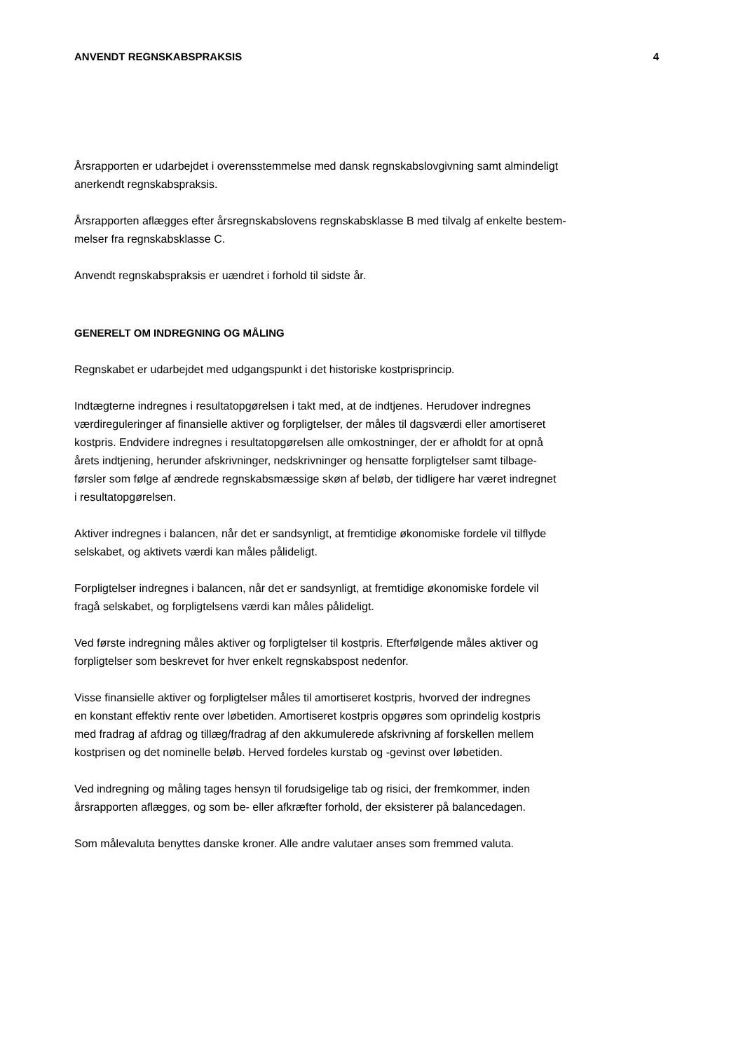ANVENDT REGNSKABSPRAKSIS 4
Årsrapporten er udarbejdet i overensstemmelse med dansk regnskabslovgivning samt almindeligt
anerkendt regnskabspraksis.
Årsrapporten aflægges efter årsregnskabslovens regnskabsklasse B med tilvalg af enkelte bestem-
melser fra regnskabsklasse C.
Anvendt regnskabspraksis er uændret i forhold til sidste år.
GENERELT OM INDREGNING OG MÅLING
Regnskabet er udarbejdet med udgangspunkt i det historiske kostprisprincip.
Indtægterne indregnes i resultatopgørelsen i takt med, at de indtjenes. Herudover indregnes
værdireguleringer af finansielle aktiver og forpligtelser, der måles til dagsværdi eller amortiseret
kostpris. Endvidere indregnes i resultatopgørelsen alle omkostninger, der er afholdt for at opnå
årets indtjening, herunder afskrivninger, nedskrivninger og hensatte forpligtelser samt tilbage-
førsler som følge af ændrede regnskabsmæssige skøn af beløb, der tidligere har været indregnet
i resultatopgørelsen.
Aktiver indregnes i balancen, når det er sandsynligt, at fremtidige økonomiske fordele vil tilflyde
selskabet, og aktivets værdi kan måles pålideligt.
Forpligtelser indregnes i balancen, når det er sandsynligt, at fremtidige økonomiske fordele vil
fragå selskabet, og forpligtelsens værdi kan måles pålideligt.
Ved første indregning måles aktiver og forpligtelser til kostpris. Efterfølgende måles aktiver og
forpligtelser som beskrevet for hver enkelt regnskabspost nedenfor.
Visse finansielle aktiver og forpligtelser måles til amortiseret kostpris, hvorved der indregnes
en konstant effektiv rente over løbetiden. Amortiseret kostpris opgøres som oprindelig kostpris
med fradrag af afdrag og tillæg/fradrag af den akkumulerede afskrivning af forskellen mellem
kostprisen og det nominelle beløb. Herved fordeles kurstab og -gevinst over løbetiden.
Ved indregning og måling tages hensyn til forudsigelige tab og risici, der fremkommer, inden
årsrapporten aflægges, og som be- eller afkræfter forhold, der eksisterer på balancedagen.
Som målevaluta benyttes danske kroner. Alle andre valutaer anses som fremmed valuta.